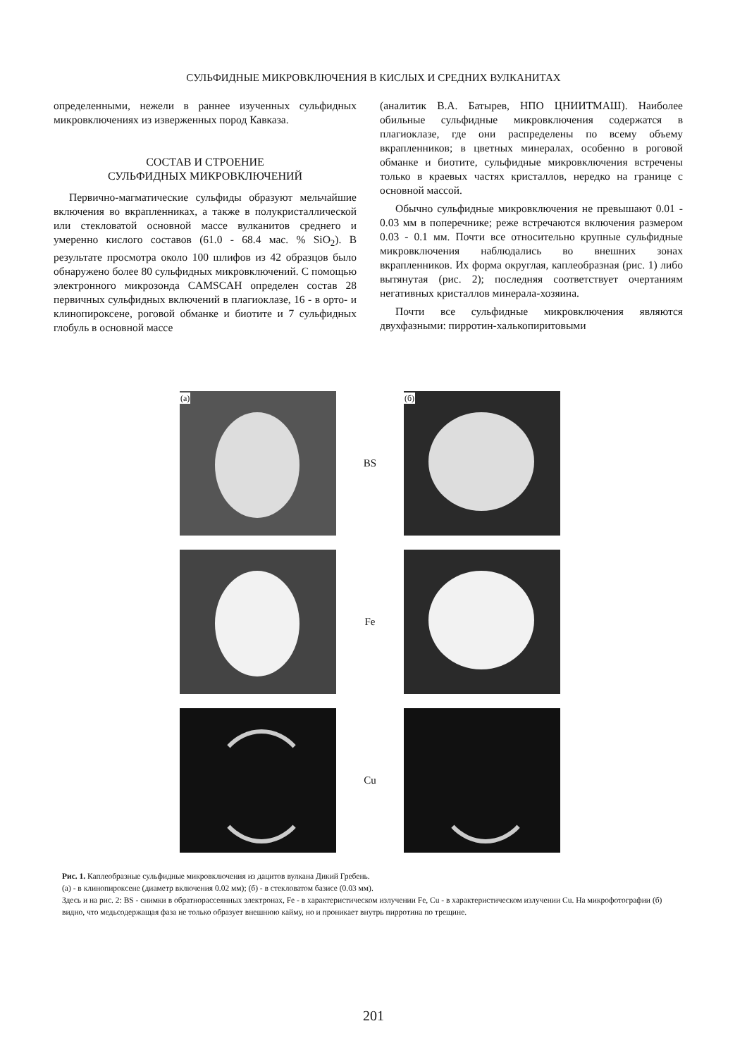СУЛЬФИДНЫЕ МИКРОВКЛЮЧЕНИЯ В КИСЛЫХ И СРЕДНИХ ВУЛКАНИТАХ
определенными, нежели в раннее изученных сульфидных микровключениях из изверженных пород Кавказа.
СОСТАВ И СТРОЕНИЕ
СУЛЬФИДНЫХ МИКРОВКЛЮЧЕНИЙ
Первично-магматические сульфиды образуют мельчайшие включения во вкрапленниках, а также в полукристаллической или стекловатой основной массе вулканитов среднего и умеренно кислого составов (61.0 - 68.4 мас. % SiO<sub>2</sub>). В результате просмотра около 100 шлифов из 42 образцов было обнаружено более 80 сульфидных микровключений. С помощью электронного микрозонда CAMSCAH определен состав 28 первичных сульфидных включений в плагиоклазе, 16 - в орто- и клинопироксене, роговой обманке и биотите и 7 сульфидных глобуль в основной массе
(аналитик В.А. Батырев, НПО ЦНИИТМАШ). Наиболее обильные сульфидные микровключения содержатся в плагиоклазе, где они распределены по всему объему вкрапленников; в цветных минералах, особенно в роговой обманке и биотите, сульфидные микровключения встречены только в краевых частях кристаллов, нередко на границе с основной массой.
Обычно сульфидные микровключения не превышают 0.01 - 0.03 мм в поперечнике; реже встречаются включения размером 0.03 - 0.1 мм. Почти все относительно крупные сульфидные микровключения наблюдались во внешних зонах вкрапленников. Их форма округлая, каплеобразная (рис. 1) либо вытянутая (рис. 2); последняя соответствует очертаниям негативных кристаллов минерала-хозяина.
Почти все сульфидные микровключения являются двухфазными: пирротин-халькопиритовыми
(а)
BS
(б)
Fe
Cu
Рис. 1. Каплеобразные сульфидные микровключения из дацитов вулкана Дикий Гребень.
(а) - в клинопироксене (диаметр включения 0.02 мм); (б) - в стекловатом базисе (0.03 мм).
Здесь и на рис. 2: BS - снимки в обратнорассеянных электронах, Fe - в характеристическом излучении Fe, Cu - в характеристическом излучении Cu. На микрофотографии (б) видно, что медьсодержащая фаза не только образует внешнюю кайму, но и проникает внутрь пирротина по трещине.
201